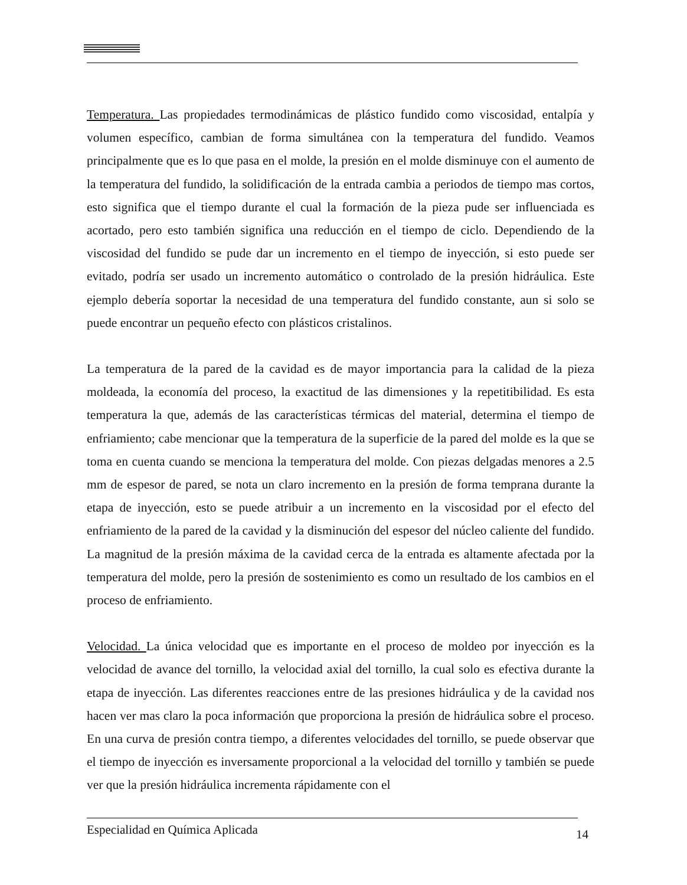Temperatura. Las propiedades termodinámicas de plástico fundido como viscosidad, entalpía y volumen específico, cambian de forma simultánea con la temperatura del fundido. Veamos principalmente que es lo que pasa en el molde, la presión en el molde disminuye con el aumento de la temperatura del fundido, la solidificación de la entrada cambia a periodos de tiempo mas cortos, esto significa que el tiempo durante el cual la formación de la pieza pude ser influenciada es acortado, pero esto también significa una reducción en el tiempo de ciclo. Dependiendo de la viscosidad del fundido se pude dar un incremento en el tiempo de inyección, si esto puede ser evitado, podría ser usado un incremento automático o controlado de la presión hidráulica. Este ejemplo debería soportar la necesidad de una temperatura del fundido constante, aun si solo se puede encontrar un pequeño efecto con plásticos cristalinos.
La temperatura de la pared de la cavidad es de mayor importancia para la calidad de la pieza moldeada, la economía del proceso, la exactitud de las dimensiones y la repetitibilidad. Es esta temperatura la que, además de las características térmicas del material, determina el tiempo de enfriamiento; cabe mencionar que la temperatura de la superficie de la pared del molde es la que se toma en cuenta cuando se menciona la temperatura del molde. Con piezas delgadas menores a 2.5 mm de espesor de pared, se nota un claro incremento en la presión de forma temprana durante la etapa de inyección, esto se puede atribuir a un incremento en la viscosidad por el efecto del enfriamiento de la pared de la cavidad y la disminución del espesor del núcleo caliente del fundido. La magnitud de la presión máxima de la cavidad cerca de la entrada es altamente afectada por la temperatura del molde, pero la presión de sostenimiento es como un resultado de los cambios en el proceso de enfriamiento.
Velocidad. La única velocidad que es importante en el proceso de moldeo por inyección es la velocidad de avance del tornillo, la velocidad axial del tornillo, la cual solo es efectiva durante la etapa de inyección. Las diferentes reacciones entre de las presiones hidráulica y de la cavidad nos hacen ver mas claro la poca información que proporciona la presión de hidráulica sobre el proceso. En una curva de presión contra tiempo, a diferentes velocidades del tornillo, se puede observar que el tiempo de inyección es inversamente proporcional a la velocidad del tornillo y también se puede ver que la presión hidráulica incrementa rápidamente con el
Especialidad en Química Aplicada 14